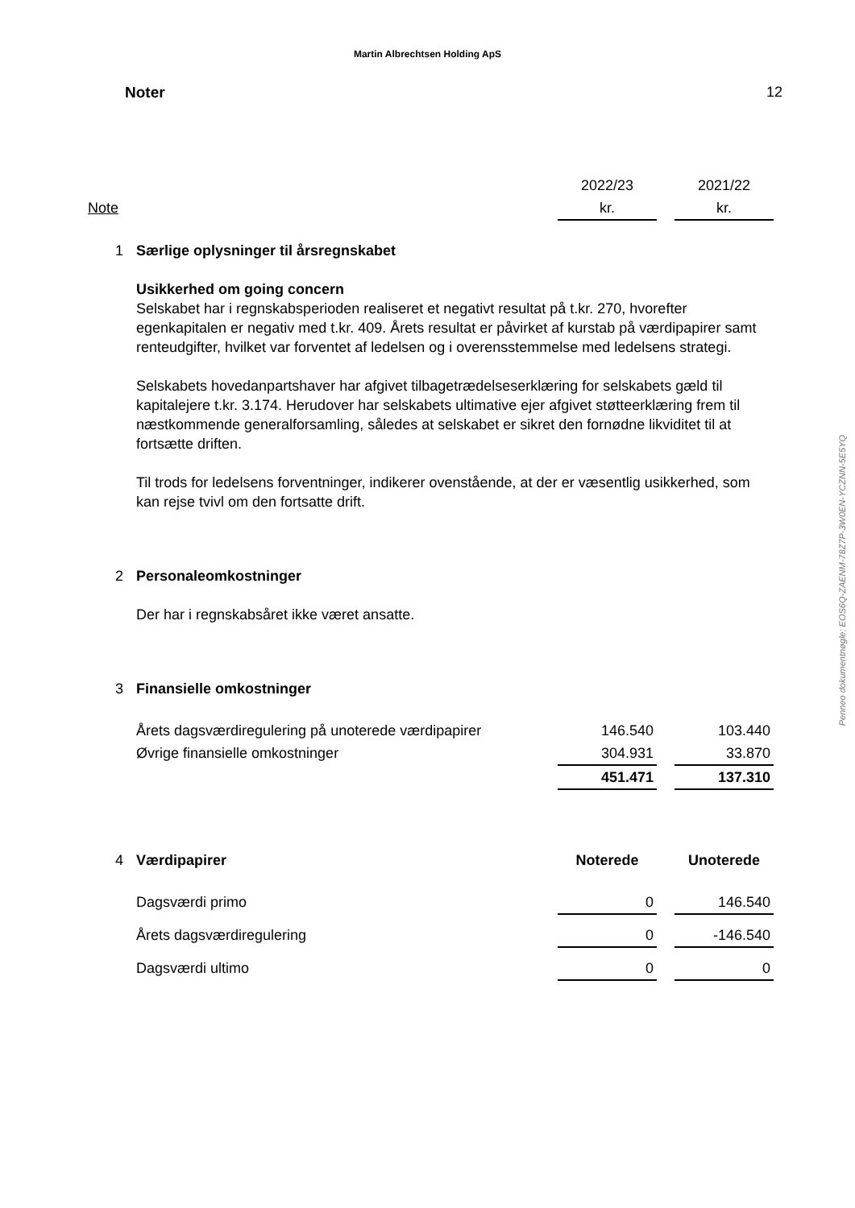Martin Albrechtsen Holding ApS
Noter 12
| | | 2022/23 | | 2021/22 |
| Note | | kr. | | kr. |
| 1 | Særlige oplysninger til årsregnskabet Usikkerhed om going concern Selskabet har i regnskabsperioden realiseret et negativt resultat på t.kr. 270, hvorefter egenkapitalen er negativ med t.kr. 409. Årets resultat er påvirket af kurstab på værdipapirer samt renteudgifter, hvilket var forventet af ledelsen og i overensstemmelse med ledelsens strategi. Selskabets hovedanpartshaver har afgivet tilbagetrædelseserklæring for selskabets gæld til kapitalejere t.kr. 3.174. Herudover har selskabets ultimative ejer afgivet støtteerklæring frem til næstkommende generalforsamling, således at selskabet er sikret den fornødne likviditet til at fortsætte driften. Til trods for ledelsens forventninger, indikerer ovenstående, at der er væsentlig usikkerhed, som kan rejse tvivl om den fortsatte drift. | | | |
| 2 | Personaleomkostninger Der har i regnskabsåret ikke været ansatte. | | | |
| 3 | Finansielle omkostninger | | | |
| | Årets dagsværdiregulering på unoterede værdipapirer | 146.540 | | 103.440 |
| | Øvrige finansielle omkostninger | 304.931 | | 33.870 |
| | | 451.471 | | 137.310 |
| 4 | Værdipapirer | Noterede | | Unoterede |
| | Dagsværdi primo | 0 | | 146.540 |
| | Årets dagsværdiregulering | 0 | | -146.540 |
| | Dagsværdi ultimo | 0 | | 0 |
Penneo dokumentnøgle: EOS6Q-ZAENM-78Z7P-3W0EN-YCZNN-5E5YQ